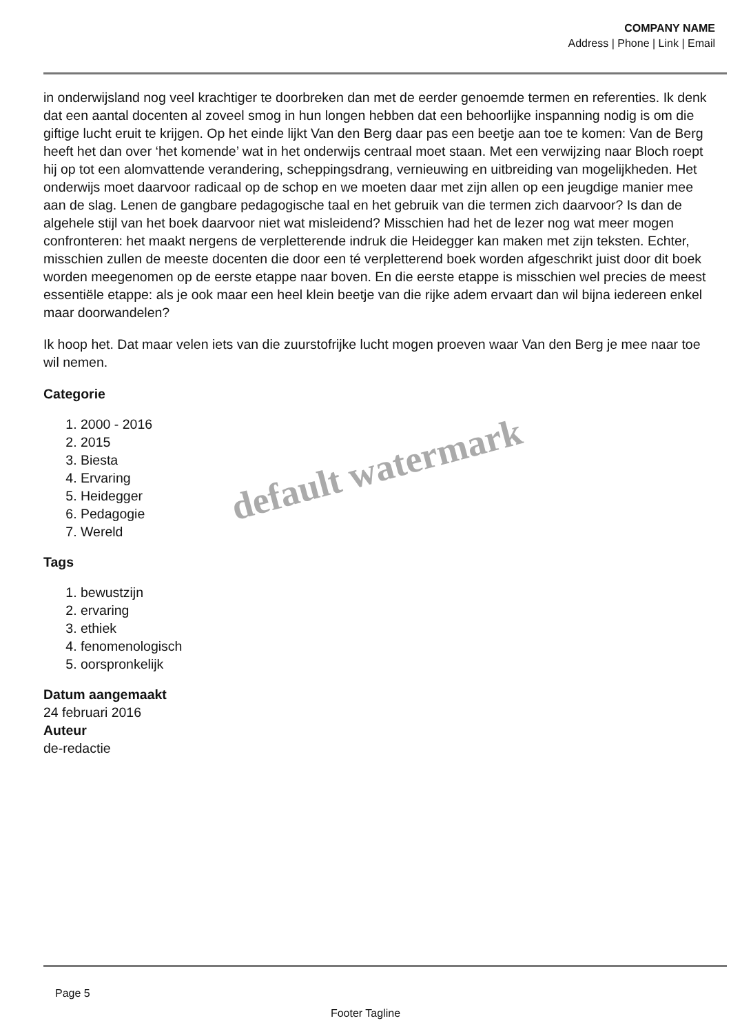COMPANY NAME
Address | Phone | Link | Email
in onderwijsland nog veel krachtiger te doorbreken dan met de eerder genoemde termen en referenties. Ik denk dat een aantal docenten al zoveel smog in hun longen hebben dat een behoorlijke inspanning nodig is om die giftige lucht eruit te krijgen. Op het einde lijkt Van den Berg daar pas een beetje aan toe te komen: Van de Berg heeft het dan over ‘het komende’ wat in het onderwijs centraal moet staan. Met een verwijzing naar Bloch roept hij op tot een alomvattende verandering, scheppingsdrang, vernieuwing en uitbreiding van mogelijkheden. Het onderwijs moet daarvoor radicaal op de schop en we moeten daar met zijn allen op een jeugdige manier mee aan de slag. Lenen de gangbare pedagogische taal en het gebruik van die termen zich daarvoor? Is dan de algehele stijl van het boek daarvoor niet wat misleidend? Misschien had het de lezer nog wat meer mogen confronteren: het maakt nergens de verpletterende indruk die Heidegger kan maken met zijn teksten. Echter, misschien zullen de meeste docenten die door een té verpletterend boek worden afgeschrikt juist door dit boek worden meegenomen op de eerste etappe naar boven. En die eerste etappe is misschien wel precies de meest essentiële etappe: als je ook maar een heel klein beetje van die rijke adem ervaart dan wil bijna iedereen enkel maar doorwandelen?
Ik hoop het. Dat maar velen iets van die zuurstofrijke lucht mogen proeven waar Van den Berg je mee naar toe wil nemen.
Categorie
1. 2000 - 2016
2. 2015
3. Biesta
4. Ervaring
5. Heidegger
6. Pedagogie
7. Wereld
Tags
1. bewustzijn
2. ervaring
3. ethiek
4. fenomenologisch
5. oorspronkelijk
Datum aangemaakt
24 februari 2016
Auteur
de-redactie
default watermark
Page 5
Footer Tagline